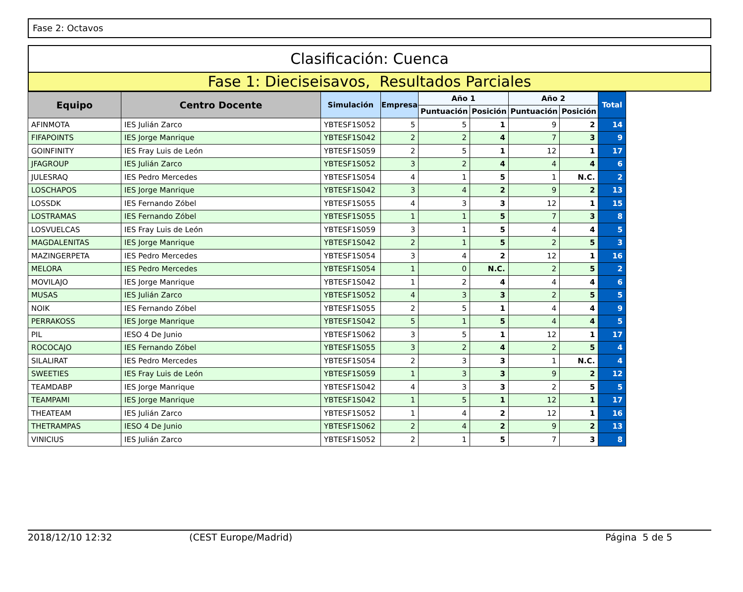Fase 2: Octavos
Clasificación: Cuenca
Fase 1: Dieciseisavos, Resultados Parciales
| Equipo | Centro Docente | Simulación | Empresa | Año 1 | | Año 2 | | Total |
| --- | --- | --- | --- | --- | --- | --- | --- | --- |
| | | | | Puntuación | Posición | Puntuación | Posición | |
| AFINMOTA | IES Julián Zarco | YBTESF1S052 | 5 | 5 | 1 | 9 | 2 | 14 |
| FIFAPOINTS | IES Jorge Manrique | YBTESF1S042 | 2 | 2 | 4 | 7 | 3 | 9 |
| GOINFINITY | IES Fray Luis de León | YBTESF1S059 | 2 | 5 | 1 | 12 | 1 | 17 |
| JFAGROUP | IES Julián Zarco | YBTESF1S052 | 3 | 2 | 4 | 4 | 4 | 6 |
| JULESRAQ | IES Pedro Mercedes | YBTESF1S054 | 4 | 1 | 5 | 1 | N.C. | 2 |
| LOSCHAPOS | IES Jorge Manrique | YBTESF1S042 | 3 | 4 | 2 | 9 | 2 | 13 |
| LOSSDK | IES Fernando Zóbel | YBTESF1S055 | 4 | 3 | 3 | 12 | 1 | 15 |
| LOSTRAMAS | IES Fernando Zóbel | YBTESF1S055 | 1 | 1 | 5 | 7 | 3 | 8 |
| LOSVUELCAS | IES Fray Luis de León | YBTESF1S059 | 3 | 1 | 5 | 4 | 4 | 5 |
| MAGDALENITAS | IES Jorge Manrique | YBTESF1S042 | 2 | 1 | 5 | 2 | 5 | 3 |
| MAZINGERPETA | IES Pedro Mercedes | YBTESF1S054 | 3 | 4 | 2 | 12 | 1 | 16 |
| MELORA | IES Pedro Mercedes | YBTESF1S054 | 1 | 0 | N.C. | 2 | 5 | 2 |
| MOVILAJO | IES Jorge Manrique | YBTESF1S042 | 1 | 2 | 4 | 4 | 4 | 6 |
| MUSAS | IES Julián Zarco | YBTESF1S052 | 4 | 3 | 3 | 2 | 5 | 5 |
| NOIK | IES Fernando Zóbel | YBTESF1S055 | 2 | 5 | 1 | 4 | 4 | 9 |
| PERRAKOSS | IES Jorge Manrique | YBTESF1S042 | 5 | 1 | 5 | 4 | 4 | 5 |
| PIL | IESO 4 De Junio | YBTESF1S062 | 3 | 5 | 1 | 12 | 1 | 17 |
| ROCOCAJO | IES Fernando Zóbel | YBTESF1S055 | 3 | 2 | 4 | 2 | 5 | 4 |
| SILALIRAT | IES Pedro Mercedes | YBTESF1S054 | 2 | 3 | 3 | 1 | N.C. | 4 |
| SWEETIES | IES Fray Luis de León | YBTESF1S059 | 1 | 3 | 3 | 9 | 2 | 12 |
| TEAMDABP | IES Jorge Manrique | YBTESF1S042 | 4 | 3 | 3 | 2 | 5 | 5 |
| TEAMPAMI | IES Jorge Manrique | YBTESF1S042 | 1 | 5 | 1 | 12 | 1 | 17 |
| THEATEAM | IES Julián Zarco | YBTESF1S052 | 1 | 4 | 2 | 12 | 1 | 16 |
| THETRAMPAS | IESO 4 De Junio | YBTESF1S062 | 2 | 4 | 2 | 9 | 2 | 13 |
| VINICIUS | IES Julián Zarco | YBTESF1S052 | 2 | 1 | 5 | 7 | 3 | 8 |
2018/12/10 12:32 (CEST Europe/Madrid) Página 5 de 5